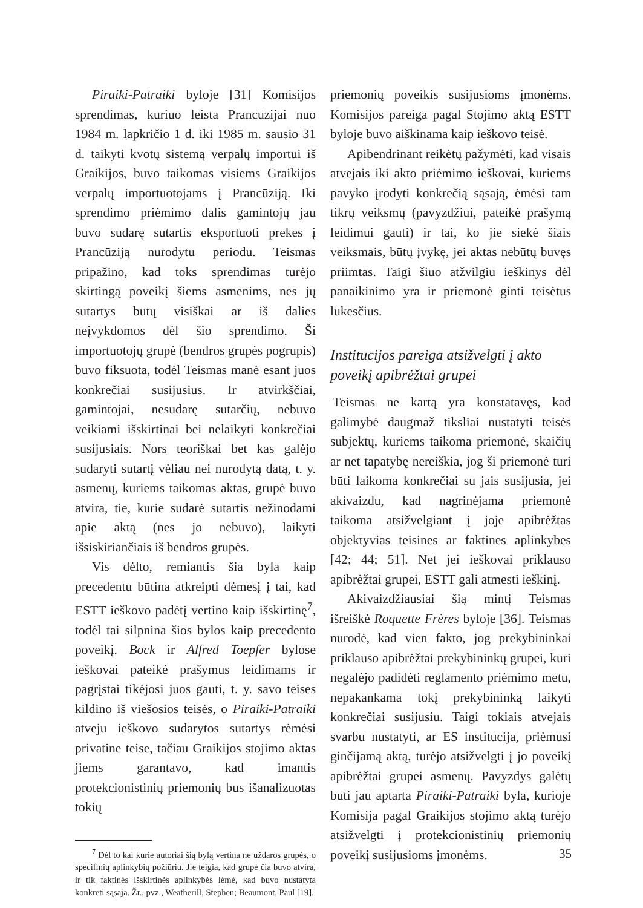Piraiki-Patraiki byloje [31] Komisijos sprendimas, kuriuo leista Prancūzijai nuo 1984 m. lapkričio 1 d. iki 1985 m. sausio 31 d. taikyti kvotų sistemą verpalų importui iš Graikijos, buvo taikomas visiems Graikijos verpalų importuotojams į Prancūziją. Iki sprendimo priėmimo dalis gamintojų jau buvo sudarę sutartis eksportuoti prekes į Prancūziją nurodytu periodu. Teismas pripažino, kad toks sprendimas turėjo skirtingą poveikį šiems asmenims, nes jų sutartys būtų visiškai ar iš dalies neįvykdomos dėl šio sprendimo. Ši importuotojų grupė (bendros grupės pogrupis) buvo fiksuota, todėl Teismas manė esant juos konkrečiai susijusius. Ir atvirkščiai, gamintojai, nesudarę sutarčių, nebuvo veikiami išskirtinai bei nelaikyti konkrečiai susijusiais. Nors teoriškai bet kas galėjo sudaryti sutartį vėliau nei nurodytą datą, t. y. asmenų, kuriems taikomas aktas, grupė buvo atvira, tie, kurie sudarė sutartis nežinodami apie aktą (nes jo nebuvo), laikyti išsiskiriančiais iš bendros grupės.
Vis dėlto, remiantis šia byla kaip precedentu būtina atkreipti dėmesį į tai, kad ESTT ieškovo padėtį vertino kaip išskirtinę<sup>7</sup>, todėl tai silpnina šios bylos kaip precedento poveikį. Bock ir Alfred Toepfer bylose ieškovai pateikė prašymus leidimams ir pagrįstai tikėjosi juos gauti, t. y. savo teises kildino iš viešosios teisės, o Piraiki-Patraiki atveju ieškovo sudarytos sutartys rėmėsi privatine teise, tačiau Graikijos stojimo aktas jiems garantavo, kad imantis protekcionistinių priemonių bus išanalizuotas tokių
<sup>7</sup> Dėl to kai kurie autoriai šią bylą vertina ne uždaros grupės, o specifinių aplinkybių požiūriu. Jie teigia, kad grupė čia buvo atvira, ir tik faktinės išskirtinės aplinkybės lėmė, kad buvo nustatyta konkreti sąsaja. Žr., pvz., Weatherill, Stephen; Beaumont, Paul [19].
priemonių poveikis susijusioms įmonėms. Komisijos pareiga pagal Stojimo aktą ESTT byloje buvo aiškinama kaip ieškovo teisė.
Apibendrinant reikėtų pažymėti, kad visais atvejais iki akto priėmimo ieškovai, kuriems pavyko įrodyti konkrečią sąsają, ėmėsi tam tikrų veiksmų (pavyzdžiui, pateikė prašymą leidimui gauti) ir tai, ko jie siekė šiais veiksmais, būtų įvykę, jei aktas nebūtų buvęs priimtas. Taigi šiuo atžvilgiu ieškinys dėl panaikinimo yra ir priemonė ginti teisėtus lūkesčius.
Institucijos pareiga atsižvelgti į akto poveikį apibrėžtai grupei
Teismas ne kartą yra konstatavęs, kad galimybė daugmaž tiksliai nustatyti teisės subjektų, kuriems taikoma priemonė, skaičių ar net tapatybę nereiškia, jog ši priemonė turi būti laikoma konkrečiai su jais susijusia, jei akivaizdu, kad nagrinėjama priemonė taikoma atsižvelgiant į joje apibrėžtas objektyvias teisines ar faktines aplinkybes [42; 44; 51]. Net jei ieškovai priklauso apibrėžtai grupei, ESTT gali atmesti ieškinį.
Akivaizdžiausiai šią mintį Teismas išreiškė Roquette Frères byloje [36]. Teismas nurodė, kad vien fakto, jog prekybininkai priklauso apibrėžtai prekybininkų grupei, kuri negalėjo padidėti reglamento priėmimo metu, nepakankama tokį prekybininką laikyti konkrečiai susijusiu. Taigi tokiais atvejais svarbu nustatyti, ar ES institucija, priėmusi ginčijamą aktą, turėjo atsižvelgti į jo poveikį apibrėžtai grupei asmenų. Pavyzdys galėtų būti jau aptarta Piraiki-Patraiki byla, kurioje Komisija pagal Graikijos stojimo aktą turėjo atsižvelgti į protekcionistinių priemonių poveikį susijusioms įmonėms.
35